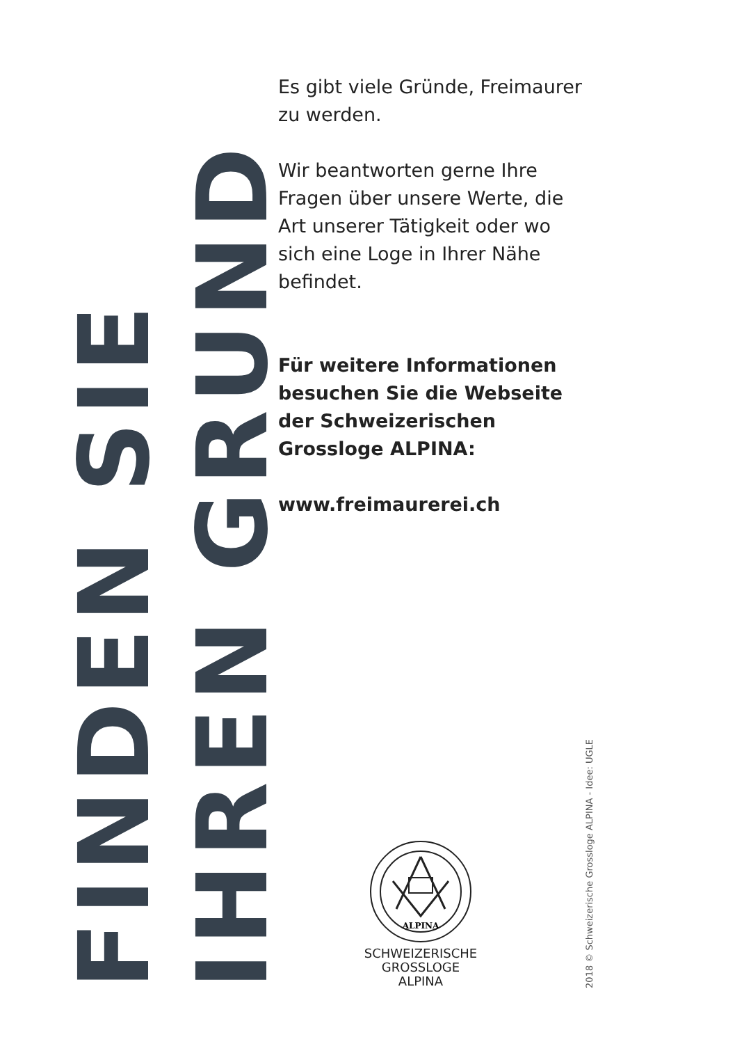FINDEN SIE
IHREN GRUND
Es gibt viele Gründe, Freimaurer zu werden.
Wir beantworten gerne Ihre Fragen über unsere Werte, die Art unserer Tätigkeit oder wo sich eine Loge in Ihrer Nähe befindet.
Für weitere Informationen besuchen Sie die Webseite der Schweizerischen Grossloge ALPINA:
www.freimaurerei.ch
ALPINA
SCHWEIZERISCHE
GROSSLOGE
ALPINA
2018 © Schweizerische Grossloge ALPINA - Idee: UGLE